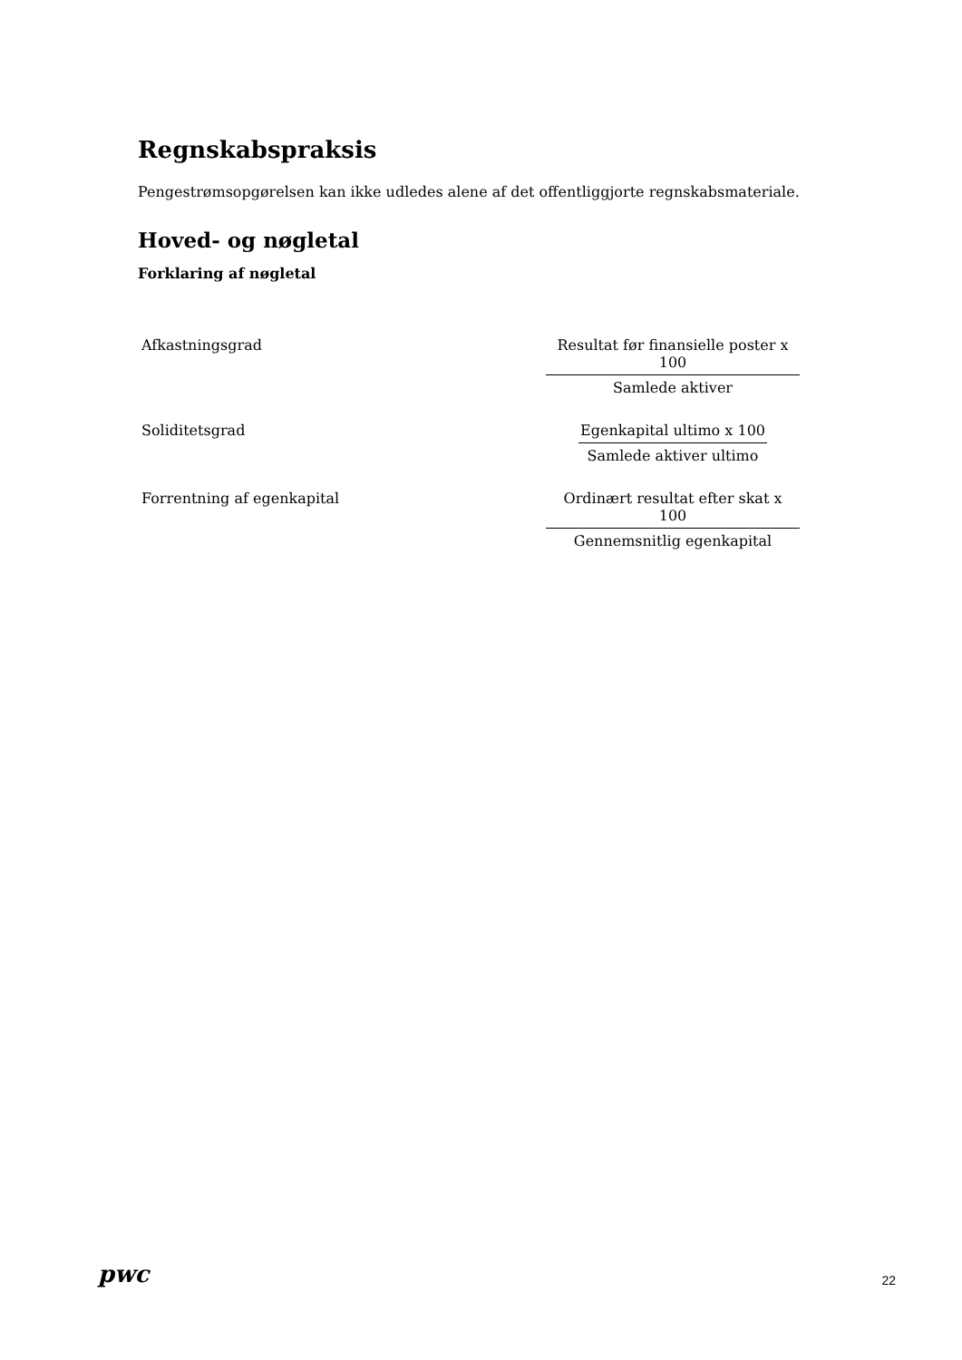Regnskabspraksis
Pengestrømsopgørelsen kan ikke udledes alene af det offentliggjorte regnskabsmateriale.
Hoved- og nøgletal
Forklaring af nøgletal
| Afkastningsgrad | Resultat før finansielle poster x 100 Samlede aktiver |
| Soliditetsgrad | Egenkapital ultimo x 100 Samlede aktiver ultimo |
| Forrentning af egenkapital | Ordinært resultat efter skat x 100 Gennemsnitlig egenkapital |
pwc
22